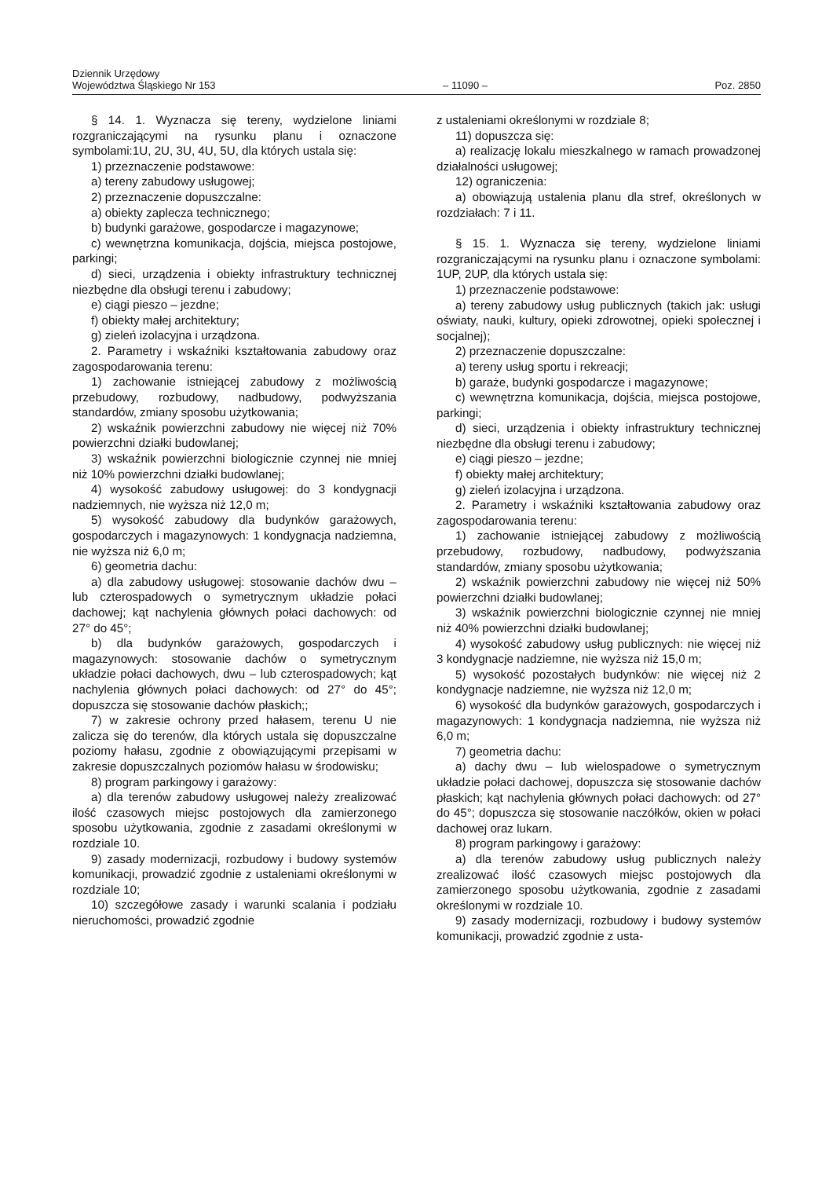Dziennik Urzędowy
Województwa Śląskiego Nr 153
– 11090 –
Poz. 2850
§ 14. 1. Wyznacza się tereny, wydzielone liniami rozgraniczającymi na rysunku planu i oznaczone symbolami:1U, 2U, 3U, 4U, 5U, dla których ustala się:
1) przeznaczenie podstawowe:
a) tereny zabudowy usługowej;
2) przeznaczenie dopuszczalne:
a) obiekty zaplecza technicznego;
b) budynki garażowe, gospodarcze i magazynowe;
c) wewnętrzna komunikacja, dojścia, miejsca postojowe, parkingi;
d) sieci, urządzenia i obiekty infrastruktury technicznej niezbędne dla obsługi terenu i zabudowy;
e) ciągi pieszo – jezdne;
f) obiekty małej architektury;
g) zieleń izolacyjna i urządzona.
2. Parametry i wskaźniki kształtowania zabudowy oraz zagospodarowania terenu:
1) zachowanie istniejącej zabudowy z możliwością przebudowy, rozbudowy, nadbudowy, podwyższania standardów, zmiany sposobu użytkowania;
2) wskaźnik powierzchni zabudowy nie więcej niż 70% powierzchni działki budowlanej;
3) wskaźnik powierzchni biologicznie czynnej nie mniej niż 10% powierzchni działki budowlanej;
4) wysokość zabudowy usługowej: do 3 kondygnacji nadziemnych, nie wyższa niż 12,0 m;
5) wysokość zabudowy dla budynków garażowych, gospodarczych i magazynowych: 1 kondygnacja nadziemna, nie wyższa niż 6,0 m;
6) geometria dachu:
a) dla zabudowy usługowej: stosowanie dachów dwu – lub czterospadowych o symetrycznym układzie połaci dachowej; kąt nachylenia głównych połaci dachowych: od 27° do 45°;
b) dla budynków garażowych, gospodarczych i magazynowych: stosowanie dachów o symetrycznym układzie połaci dachowych, dwu – lub czterospadowych; kąt nachylenia głównych połaci dachowych: od 27° do 45°; dopuszcza się stosowanie dachów płaskich;;
7) w zakresie ochrony przed hałasem, terenu U nie zalicza się do terenów, dla których ustala się dopuszczalne poziomy hałasu, zgodnie z obowiązującymi przepisami w zakresie dopuszczalnych poziomów hałasu w środowisku;
8) program parkingowy i garażowy:
a) dla terenów zabudowy usługowej należy zrealizować ilość czasowych miejsc postojowych dla zamierzonego sposobu użytkowania, zgodnie z zasadami określonymi w rozdziale 10.
9) zasady modernizacji, rozbudowy i budowy systemów komunikacji, prowadzić zgodnie z ustaleniami określonymi w rozdziale 10;
10) szczegółowe zasady i warunki scalania i podziału nieruchomości, prowadzić zgodnie
z ustaleniami określonymi w rozdziale 8;
11) dopuszcza się:
a) realizację lokalu mieszkalnego w ramach prowadzonej działalności usługowej;
12) ograniczenia:
a) obowiązują ustalenia planu dla stref, określonych w rozdziałach: 7 i 11.
§ 15. 1. Wyznacza się tereny, wydzielone liniami rozgraniczającymi na rysunku planu i oznaczone symbolami: 1UP, 2UP, dla których ustala się:
1) przeznaczenie podstawowe:
a) tereny zabudowy usług publicznych (takich jak: usługi oświaty, nauki, kultury, opieki zdrowotnej, opieki społecznej i socjalnej);
2) przeznaczenie dopuszczalne:
a) tereny usług sportu i rekreacji;
b) garaże, budynki gospodarcze i magazynowe;
c) wewnętrzna komunikacja, dojścia, miejsca postojowe, parkingi;
d) sieci, urządzenia i obiekty infrastruktury technicznej niezbędne dla obsługi terenu i zabudowy;
e) ciągi pieszo – jezdne;
f) obiekty małej architektury;
g) zieleń izolacyjna i urządzona.
2. Parametry i wskaźniki kształtowania zabudowy oraz zagospodarowania terenu:
1) zachowanie istniejącej zabudowy z możliwością przebudowy, rozbudowy, nadbudowy, podwyższania standardów, zmiany sposobu użytkowania;
2) wskaźnik powierzchni zabudowy nie więcej niż 50% powierzchni działki budowlanej;
3) wskaźnik powierzchni biologicznie czynnej nie mniej niż 40% powierzchni działki budowlanej;
4) wysokość zabudowy usług publicznych: nie więcej niż 3 kondygnacje nadziemne, nie wyższa niż 15,0 m;
5) wysokość pozostałych budynków: nie więcej niż 2 kondygnacje nadziemne, nie wyższa niż 12,0 m;
6) wysokość dla budynków garażowych, gospodarczych i magazynowych: 1 kondygnacja nadziemna, nie wyższa niż 6,0 m;
7) geometria dachu:
a) dachy dwu – lub wielospadowe o symetrycznym układzie połaci dachowej, dopuszcza się stosowanie dachów płaskich; kąt nachylenia głównych połaci dachowych: od 27° do 45°; dopuszcza się stosowanie naczółków, okien w połaci dachowej oraz lukarn.
8) program parkingowy i garażowy:
a) dla terenów zabudowy usług publicznych należy zrealizować ilość czasowych miejsc postojowych dla zamierzonego sposobu użytkowania, zgodnie z zasadami określonymi w rozdziale 10.
9) zasady modernizacji, rozbudowy i budowy systemów komunikacji, prowadzić zgodnie z usta-